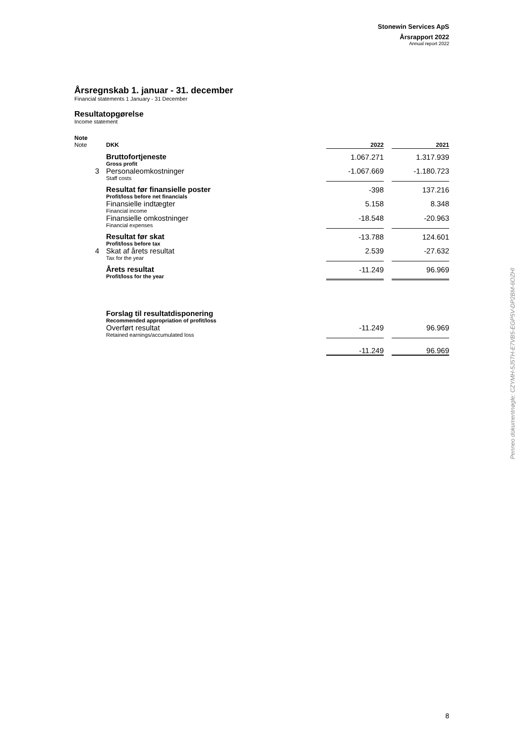Stonewin Services ApS
Årsrapport 2022
Annual report 2022
Årsregnskab 1. januar - 31. december
Financial statements 1 January - 31 December
Resultatopgørelse
Income statement
| Note Note | DKK | 2022 | | 2021 |
| | Bruttofortjeneste Gross profit | 1.067.271 | | 1.317.939 |
| 3 | Personaleomkostninger Staff costs | -1.067.669 | | -1.180.723 |
| | Resultat før finansielle poster Profit/loss before net financials | -398 | | 137.216 |
| | Finansielle indtægter Financial income | 5.158 | | 8.348 |
| | Finansielle omkostninger Financial expenses | -18.548 | | -20.963 |
| | Resultat før skat Profit/loss before tax | -13.788 | | 124.601 |
| 4 | Skat af årets resultat Tax for the year | 2.539 | | -27.632 |
| | Årets resultat Profit/loss for the year | -11.249 | | 96.969 |
| | Forslag til resultatdisponering Recommended appropriation of profit/loss | | | |
| | Overført resultat Retained earnings/accumulated loss | -11.249 | | 96.969 |
| | | -11.249 | | 96.969 |
Penneo dokumentnøgle: CZYMH-5J5TH-E7VB5-EGP5V-DP2BM-6OZHI
8